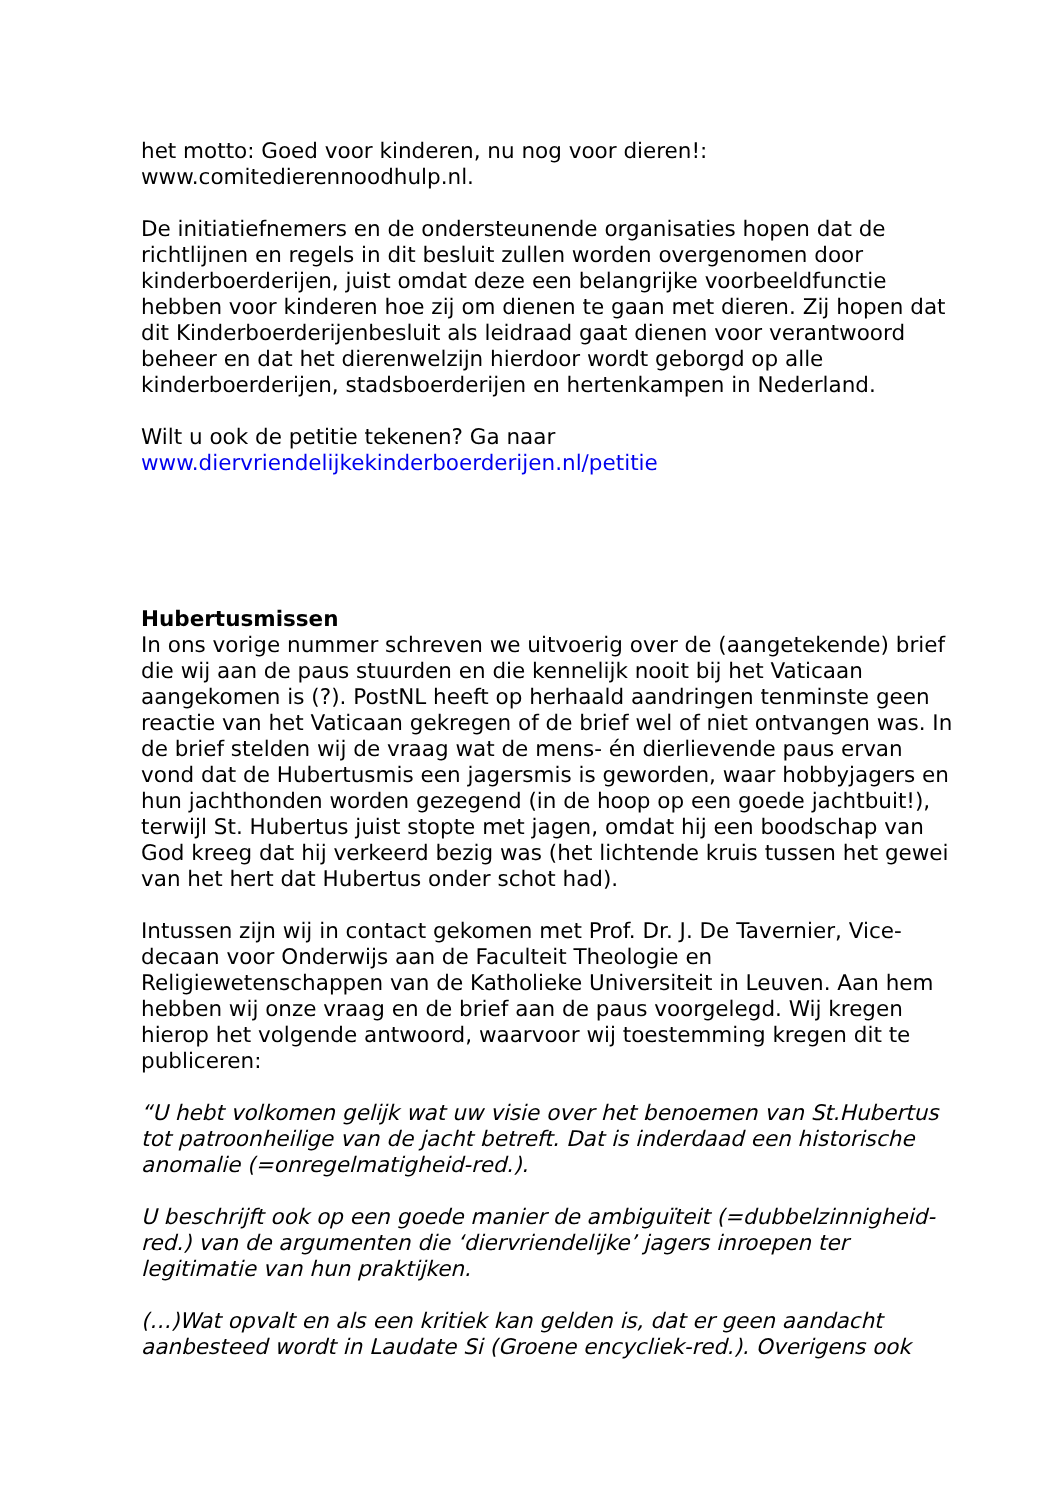het motto: Goed voor kinderen, nu nog voor dieren!:
www.comitedierennoodhulp.nl.
De initiatiefnemers en de ondersteunende organisaties hopen dat de richtlijnen en regels in dit besluit zullen worden overgenomen door kinderboerderijen, juist omdat deze een belangrijke voorbeeldfunctie hebben voor kinderen hoe zij om dienen te gaan met dieren. Zij hopen dat dit Kinderboerderijenbesluit als leidraad gaat dienen voor verantwoord beheer en dat het dierenwelzijn hierdoor wordt geborgd op alle kinderboerderijen, stadsboerderijen en hertenkampen in Nederland.
Wilt u ook de petitie tekenen? Ga naar
www.diervriendelijkekinderboerderijen.nl/petitie
Hubertusmissen
In ons vorige nummer schreven we uitvoerig over de (aangetekende) brief die wij aan de paus stuurden en die kennelijk nooit bij het Vaticaan aangekomen is (?). PostNL heeft op herhaald aandringen tenminste geen reactie van het Vaticaan gekregen of de brief wel of niet ontvangen was. In de brief stelden wij de vraag wat de mens- én dierlievende paus ervan vond dat de Hubertusmis een jagersmis is geworden, waar hobbyjagers en hun jachthonden worden gezegend (in de hoop op een goede jachtbuit!), terwijl St. Hubertus juist stopte met jagen, omdat hij een boodschap van God kreeg dat hij verkeerd bezig was (het lichtende kruis tussen het gewei van het hert dat Hubertus onder schot had).
Intussen zijn wij in contact gekomen met Prof. Dr. J. De Tavernier, Vice-decaan voor Onderwijs aan de Faculteit Theologie en Religiewetenschappen van de Katholieke Universiteit in Leuven. Aan hem hebben wij onze vraag en de brief aan de paus voorgelegd. Wij kregen hierop het volgende antwoord, waarvoor wij toestemming kregen dit te publiceren:
“U hebt volkomen gelijk wat uw visie over het benoemen van St.Hubertus tot patroonheilige van de jacht betreft. Dat is inderdaad een historische anomalie (=onregelmatigheid-red.).
U beschrijft ook op een goede manier de ambiguïteit (=dubbelzinnigheid-red.) van de argumenten die ‘diervriendelijke’ jagers inroepen ter legitimatie van hun praktijken.
(…)Wat opvalt en als een kritiek kan gelden is, dat er geen aandacht aanbesteed wordt in Laudate Si (Groene encycliek-red.). Overigens ook